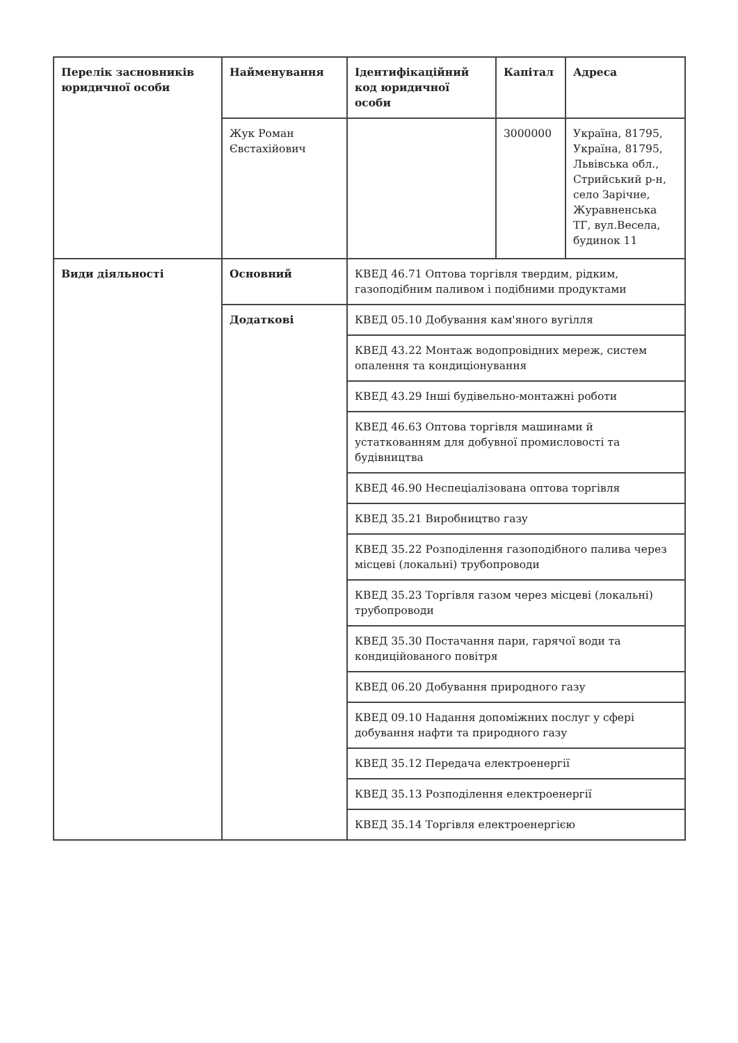| Перелік засновників юридичної особи | Найменування | Ідентифікаційний код юридичної особи | Капітал | Адреса |
| | Жук Роман Євстахійович | | 3000000 | Україна, 81795, Україна, 81795, Львівська обл., Стрийський р-н, село Зарічне, Журавненська ТГ, вул.Весела, будинок 11 |
| Види діяльності | Основний | КВЕД 46.71 Оптова торгівля твердим, рідким, газоподібним паливом і подібними продуктами | | |
| | Додаткові | КВЕД 05.10 Добування кам'яного вугілля | | |
| | | КВЕД 43.22 Монтаж водопровідних мереж, систем опалення та кондиціонування | | |
| | | КВЕД 43.29 Інші будівельно-монтажні роботи | | |
| | | КВЕД 46.63 Оптова торгівля машинами й устаткованням для добувної промисловості та будівництва | | |
| | | КВЕД 46.90 Неспеціалізована оптова торгівля | | |
| | | КВЕД 35.21 Виробництво газу | | |
| | | КВЕД 35.22 Розподілення газоподібного палива через місцеві (локальні) трубопроводи | | |
| | | КВЕД 35.23 Торгівля газом через місцеві (локальні) трубопроводи | | |
| | | КВЕД 35.30 Постачання пари, гарячої води та кондиційованого повітря | | |
| | | КВЕД 06.20 Добування природного газу | | |
| | | КВЕД 09.10 Надання допоміжних послуг у сфері добування нафти та природного газу | | |
| | | КВЕД 35.12 Передача електроенергії | | |
| | | КВЕД 35.13 Розподілення електроенергії | | |
| | | КВЕД 35.14 Торгівля електроенергією | | |